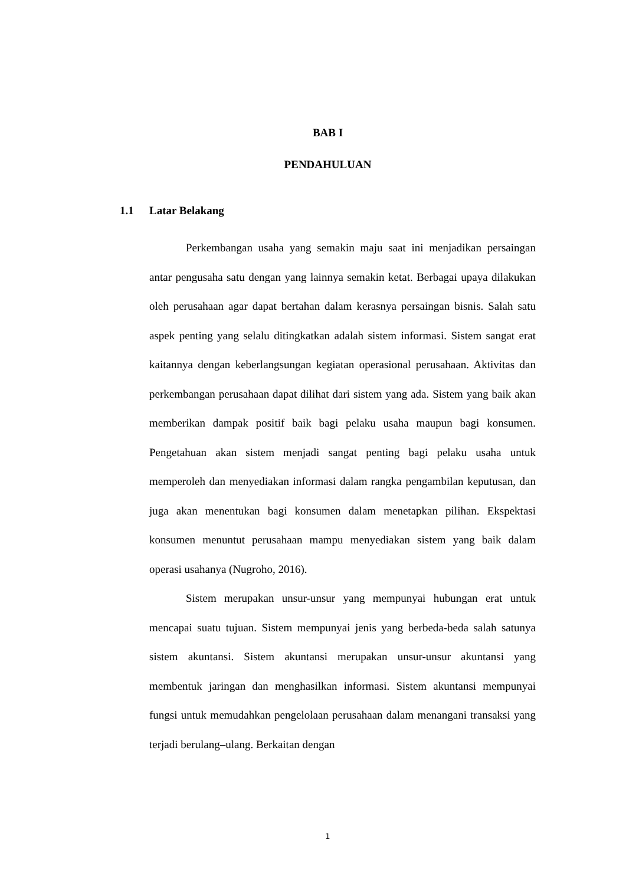BAB I
PENDAHULUAN
1.1 Latar Belakang
Perkembangan usaha yang semakin maju saat ini menjadikan persaingan antar pengusaha satu dengan yang lainnya semakin ketat. Berbagai upaya dilakukan oleh perusahaan agar dapat bertahan dalam kerasnya persaingan bisnis. Salah satu aspek penting yang selalu ditingkatkan adalah sistem informasi. Sistem sangat erat kaitannya dengan keberlangsungan kegiatan operasional perusahaan. Aktivitas dan perkembangan perusahaan dapat dilihat dari sistem yang ada. Sistem yang baik akan memberikan dampak positif baik bagi pelaku usaha maupun bagi konsumen. Pengetahuan akan sistem menjadi sangat penting bagi pelaku usaha untuk memperoleh dan menyediakan informasi dalam rangka pengambilan keputusan, dan juga akan menentukan bagi konsumen dalam menetapkan pilihan. Ekspektasi konsumen menuntut perusahaan mampu menyediakan sistem yang baik dalam operasi usahanya (Nugroho, 2016).
Sistem merupakan unsur-unsur yang mempunyai hubungan erat untuk mencapai suatu tujuan. Sistem mempunyai jenis yang berbeda-beda salah satunya sistem akuntansi. Sistem akuntansi merupakan unsur-unsur akuntansi yang membentuk jaringan dan menghasilkan informasi. Sistem akuntansi mempunyai fungsi untuk memudahkan pengelolaan perusahaan dalam menangani transaksi yang terjadi berulang–ulang. Berkaitan dengan
1